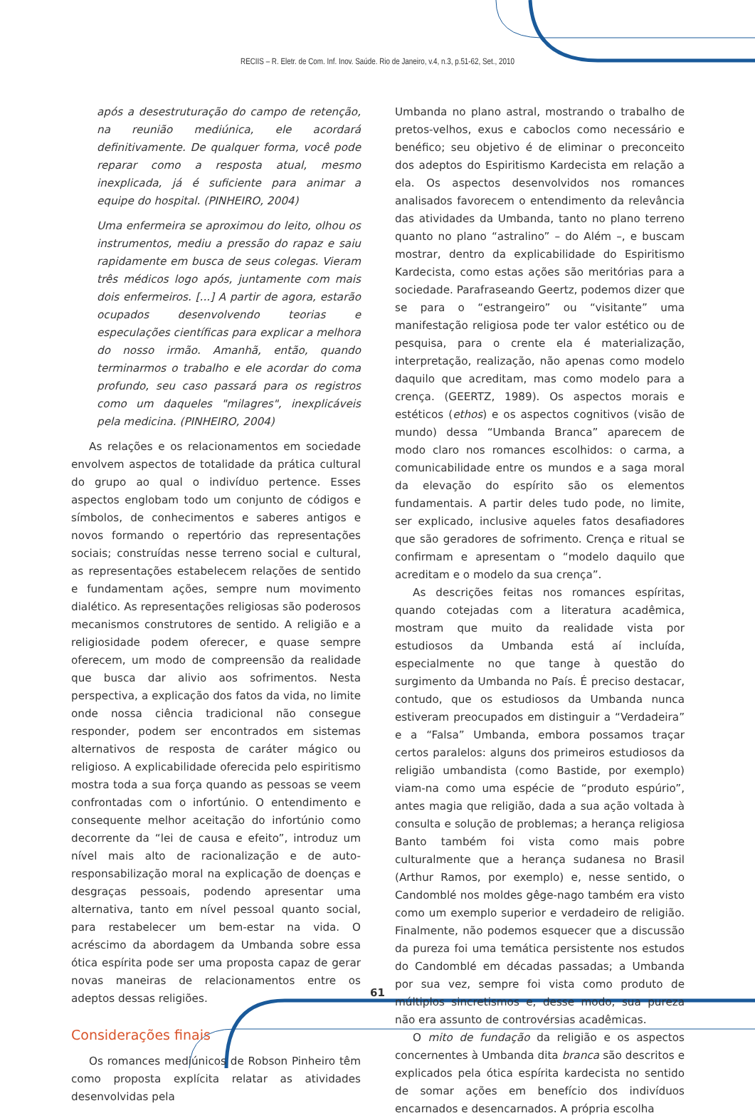RECIIS – R. Eletr. de Com. Inf. Inov. Saúde. Rio de Janeiro, v.4, n.3, p.51-62, Set., 2010
após a desestruturação do campo de retenção, na reunião mediúnica, ele acordará definitivamente. De qualquer forma, você pode reparar como a resposta atual, mesmo inexplicada, já é suficiente para animar a equipe do hospital. (PINHEIRO, 2004)
Uma enfermeira se aproximou do leito, olhou os instrumentos, mediu a pressão do rapaz e saiu rapidamente em busca de seus colegas. Vieram três médicos logo após, juntamente com mais dois enfermeiros. [...] A partir de agora, estarão ocupados desenvolvendo teorias e especulações científicas para explicar a melhora do nosso irmão. Amanhã, então, quando terminarmos o trabalho e ele acordar do coma profundo, seu caso passará para os registros como um daqueles "milagres", inexplicáveis pela medicina. (PINHEIRO, 2004)
As relações e os relacionamentos em sociedade envolvem aspectos de totalidade da prática cultural do grupo ao qual o indivíduo pertence. Esses aspectos englobam todo um conjunto de códigos e símbolos, de conhecimentos e saberes antigos e novos formando o repertório das representações sociais; construídas nesse terreno social e cultural, as representações estabelecem relações de sentido e fundamentam ações, sempre num movimento dialético. As representações religiosas são poderosos mecanismos construtores de sentido. A religião e a religiosidade podem oferecer, e quase sempre oferecem, um modo de compreensão da realidade que busca dar alivio aos sofrimentos. Nesta perspectiva, a explicação dos fatos da vida, no limite onde nossa ciência tradicional não consegue responder, podem ser encontrados em sistemas alternativos de resposta de caráter mágico ou religioso. A explicabilidade oferecida pelo espiritismo mostra toda a sua força quando as pessoas se veem confrontadas com o infortúnio. O entendimento e consequente melhor aceitação do infortúnio como decorrente da “lei de causa e efeito”, introduz um nível mais alto de racionalização e de auto-responsabilização moral na explicação de doenças e desgraças pessoais, podendo apresentar uma alternativa, tanto em nível pessoal quanto social, para restabelecer um bem-estar na vida. O acréscimo da abordagem da Umbanda sobre essa ótica espírita pode ser uma proposta capaz de gerar novas maneiras de relacionamentos entre os adeptos dessas religiões.
Considerações finais
Os romances mediúnicos de Robson Pinheiro têm como proposta explícita relatar as atividades desenvolvidas pela
Umbanda no plano astral, mostrando o trabalho de pretos-velhos, exus e caboclos como necessário e benéfico; seu objetivo é de eliminar o preconceito dos adeptos do Espiritismo Kardecista em relação a ela. Os aspectos desenvolvidos nos romances analisados favorecem o entendimento da relevância das atividades da Umbanda, tanto no plano terreno quanto no plano “astralino” – do Além –, e buscam mostrar, dentro da explicabilidade do Espiritismo Kardecista, como estas ações são meritórias para a sociedade. Parafraseando Geertz, podemos dizer que se para o “estrangeiro” ou “visitante” uma manifestação religiosa pode ter valor estético ou de pesquisa, para o crente ela é materialização, interpretação, realização, não apenas como modelo daquilo que acreditam, mas como modelo para a crença. (GEERTZ, 1989). Os aspectos morais e estéticos (ethos) e os aspectos cognitivos (visão de mundo) dessa “Umbanda Branca” aparecem de modo claro nos romances escolhidos: o carma, a comunicabilidade entre os mundos e a saga moral da elevação do espírito são os elementos fundamentais. A partir deles tudo pode, no limite, ser explicado, inclusive aqueles fatos desafiadores que são geradores de sofrimento. Crença e ritual se confirmam e apresentam o “modelo daquilo que acreditam e o modelo da sua crença”.
As descrições feitas nos romances espíritas, quando cotejadas com a literatura acadêmica, mostram que muito da realidade vista por estudiosos da Umbanda está aí incluída, especialmente no que tange à questão do surgimento da Umbanda no País. É preciso destacar, contudo, que os estudiosos da Umbanda nunca estiveram preocupados em distinguir a “Verdadeira” e a “Falsa” Umbanda, embora possamos traçar certos paralelos: alguns dos primeiros estudiosos da religião umbandista (como Bastide, por exemplo) viam-na como uma espécie de “produto espúrio”, antes magia que religião, dada a sua ação voltada à consulta e solução de problemas; a herança religiosa Banto também foi vista como mais pobre culturalmente que a herança sudanesa no Brasil (Arthur Ramos, por exemplo) e, nesse sentido, o Candomblé nos moldes gêge-nago também era visto como um exemplo superior e verdadeiro de religião. Finalmente, não podemos esquecer que a discussão da pureza foi uma temática persistente nos estudos do Candomblé em décadas passadas; a Umbanda por sua vez, sempre foi vista como produto de múltiplos sincretismos e, desse modo, sua pureza não era assunto de controvérsias acadêmicas.
O mito de fundação da religião e os aspectos concernentes à Umbanda dita branca são descritos e explicados pela ótica espírita kardecista no sentido de somar ações em benefício dos indivíduos encarnados e desencarnados. A própria escolha
61